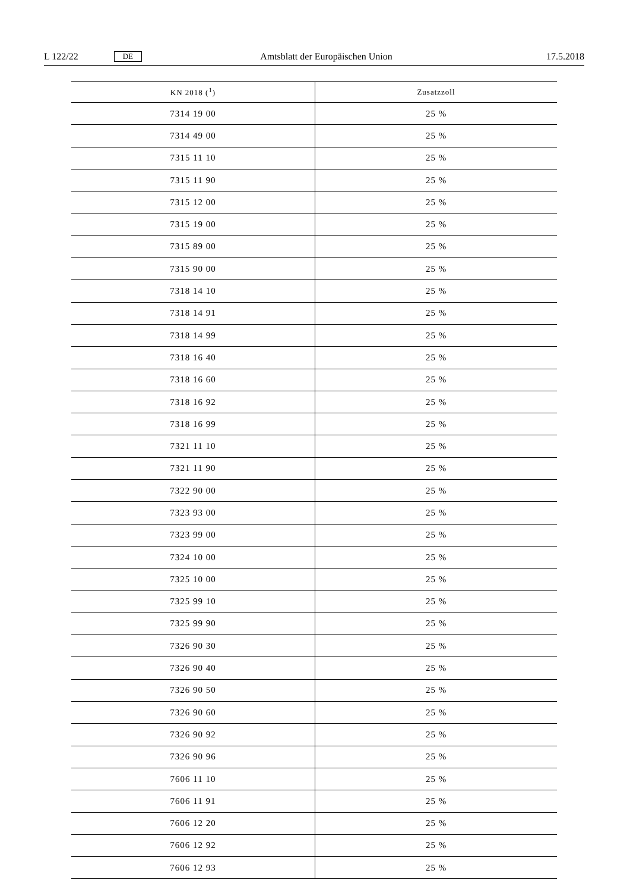L 122/22 DE Amtsblatt der Europäischen Union 17.5.2018
| KN 2018 (<sup>1</sup>) | Zusatzzoll |
| --- | --- |
| 7314 19 00 | 25 % |
| 7314 49 00 | 25 % |
| 7315 11 10 | 25 % |
| 7315 11 90 | 25 % |
| 7315 12 00 | 25 % |
| 7315 19 00 | 25 % |
| 7315 89 00 | 25 % |
| 7315 90 00 | 25 % |
| 7318 14 10 | 25 % |
| 7318 14 91 | 25 % |
| 7318 14 99 | 25 % |
| 7318 16 40 | 25 % |
| 7318 16 60 | 25 % |
| 7318 16 92 | 25 % |
| 7318 16 99 | 25 % |
| 7321 11 10 | 25 % |
| 7321 11 90 | 25 % |
| 7322 90 00 | 25 % |
| 7323 93 00 | 25 % |
| 7323 99 00 | 25 % |
| 7324 10 00 | 25 % |
| 7325 10 00 | 25 % |
| 7325 99 10 | 25 % |
| 7325 99 90 | 25 % |
| 7326 90 30 | 25 % |
| 7326 90 40 | 25 % |
| 7326 90 50 | 25 % |
| 7326 90 60 | 25 % |
| 7326 90 92 | 25 % |
| 7326 90 96 | 25 % |
| 7606 11 10 | 25 % |
| 7606 11 91 | 25 % |
| 7606 12 20 | 25 % |
| 7606 12 92 | 25 % |
| 7606 12 93 | 25 % |